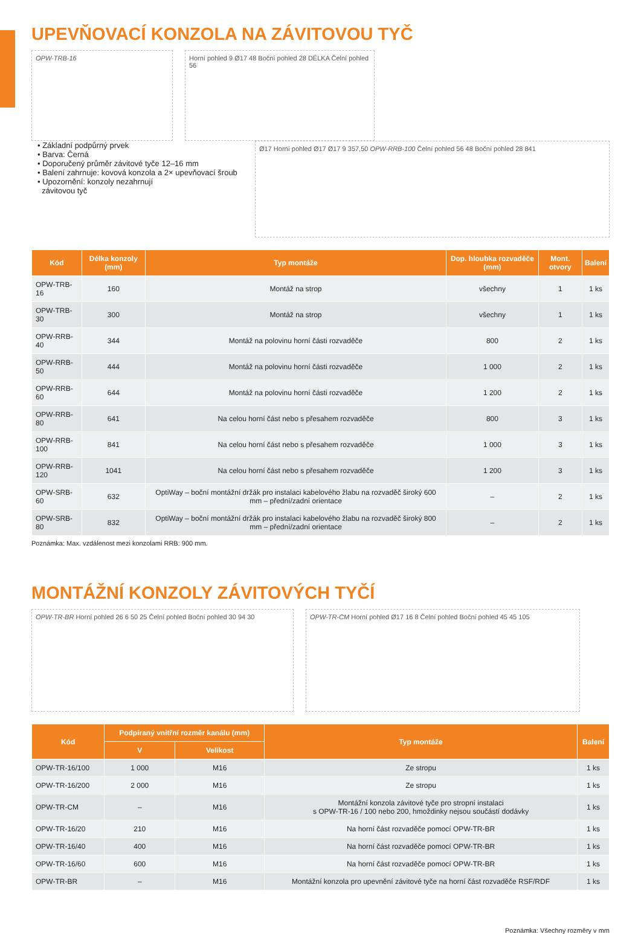UPEVŇOVACÍ KONZOLA NA ZÁVITOVOU TYČ
OPW-TRB-16 Horní pohled 9 Ø17 48 Boční pohled 28 DÉLKA Čelní pohled 56
• Základní podpůrný prvek
• Barva: Černá
• Doporučený průměr závitové tyče 12–16 mm
• Balení zahrnuje: kovová konzola a 2× upevňovací šroub
• Upozornění: konzoly nezahrnují
závitovou tyč
Ø17 Horní pohled Ø17 Ø17 9 357,50 OPW-RRB-100 Čelní pohled 56 48 Boční pohled 28 841
| Kód | Délka konzoly (mm) | Typ montáže | Dop. hloubka rozvaděče (mm) | Mont. otvory | Balení |
| --- | --- | --- | --- | --- | --- |
| OPW-TRB-16 | 160 | Montáž na strop | všechny | 1 | 1 ks |
| OPW-TRB-30 | 300 | Montáž na strop | všechny | 1 | 1 ks |
| OPW-RRB-40 | 344 | Montáž na polovinu horní části rozvaděče | 800 | 2 | 1 ks |
| OPW-RRB-50 | 444 | Montáž na polovinu horní části rozvaděče | 1 000 | 2 | 1 ks |
| OPW-RRB-60 | 644 | Montáž na polovinu horní části rozvaděče | 1 200 | 2 | 1 ks |
| OPW-RRB-80 | 641 | Na celou horní část nebo s přesahem rozvaděče | 800 | 3 | 1 ks |
| OPW-RRB-100 | 841 | Na celou horní část nebo s přesahem rozvaděče | 1 000 | 3 | 1 ks |
| OPW-RRB-120 | 1041 | Na celou horní část nebo s přesahem rozvaděče | 1 200 | 3 | 1 ks |
| OPW-SRB-60 | 632 | OptiWay – boční montážní držák pro instalaci kabelového žlabu na rozvaděč široký 600 mm – přední/zadní orientace | – | 2 | 1 ks |
| OPW-SRB-80 | 832 | OptiWay – boční montážní držák pro instalaci kabelového žlabu na rozvaděč široký 800 mm – přední/zadní orientace | – | 2 | 1 ks |
Poznámka: Max. vzdálenost mezi konzolami RRB: 900 mm.
MONTÁŽNÍ KONZOLY ZÁVITOVÝCH TYČÍ
OPW-TR-BR Horní pohled 26 6 50 25 Čelní pohled Boční pohled 30 94 30
OPW-TR-CM Horní pohled Ø17 16 8 Čelní pohled Boční pohled 45 45 105
| Kód | Podpíraný vnitřní rozměr kanálu (mm) | | Typ montáže | Balení |
| --- | --- | --- | --- | --- |
| | V | Velikost | | |
| OPW-TR-16/100 | 1 000 | M16 | Ze stropu | 1 ks |
| OPW-TR-16/200 | 2 000 | M16 | Ze stropu | 1 ks |
| OPW-TR-CM | – | M16 | Montážní konzola závitové tyče pro stropní instalaci s OPW-TR-16 / 100 nebo 200, hmoždinky nejsou součástí dodávky | 1 ks |
| OPW-TR-16/20 | 210 | M16 | Na horní část rozvaděče pomocí OPW-TR-BR | 1 ks |
| OPW-TR-16/40 | 400 | M16 | Na horní část rozvaděče pomocí OPW-TR-BR | 1 ks |
| OPW-TR-16/60 | 600 | M16 | Na horní část rozvaděče pomocí OPW-TR-BR | 1 ks |
| OPW-TR-BR | – | M16 | Montážní konzola pro upevnění závitové tyče na horní část rozvaděče RSF/RDF | 1 ks |
Poznámka: Všechny rozměry v mm